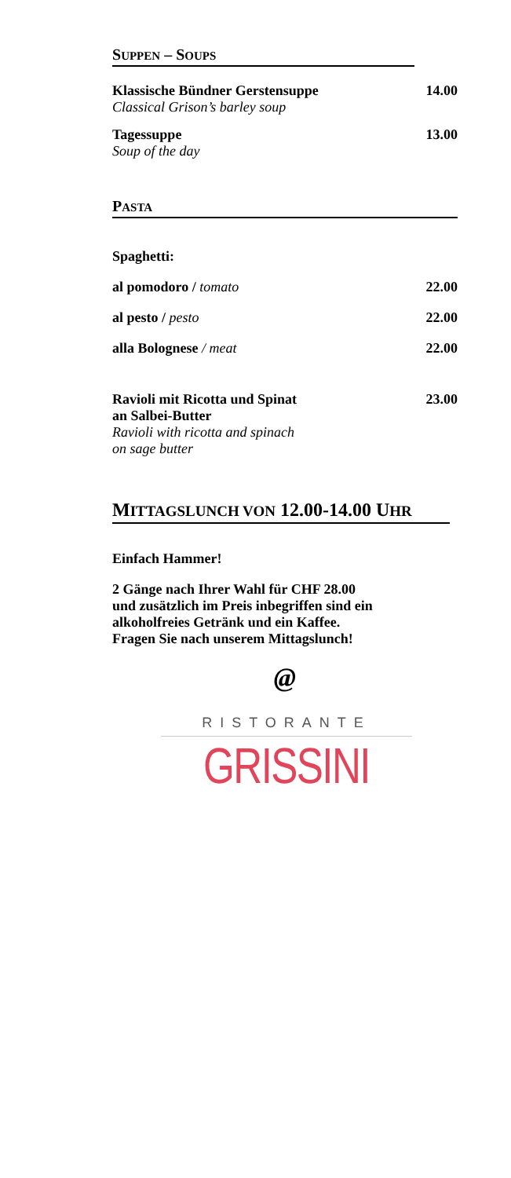SUPPEN – SOUPS
Klassische Bündner Gerstensuppe 14.00
Classical Grison’s barley soup
Tagessuppe 13.00
Soup of the day
PASTA
Spaghetti:
al pomodoro / tomato 22.00
al pesto / pesto 22.00
alla Bolognese / meat 22.00
Ravioli mit Ricotta und Spinat 23.00
an Salbei-Butter
Ravioli with ricotta and spinach
on sage butter
MITTAGSLUNCH VON 12.00-14.00 UHR
Einfach Hammer!
2 Gänge nach Ihrer Wahl für CHF 28.00
und zusätzlich im Preis inbegriffen sind ein
alkoholfreies Getränk und ein Kaffee.
Fragen Sie nach unserem Mittagslunch!
@
RISTORANTE
GRISSINI